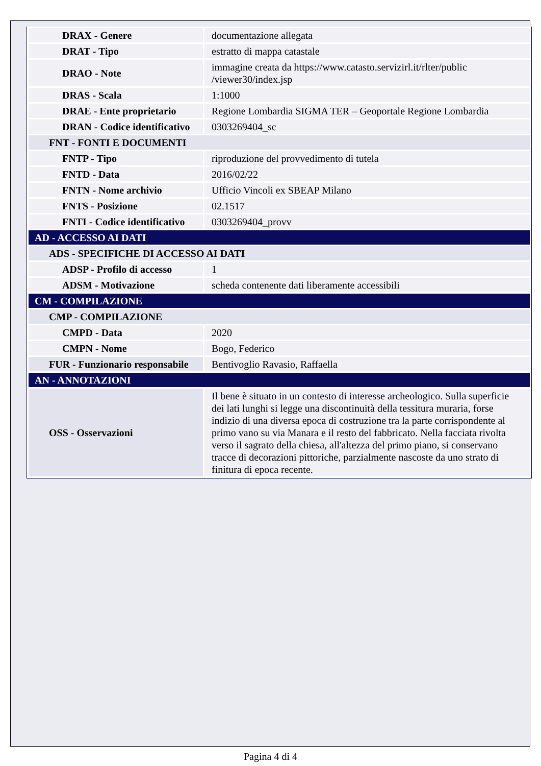| DRAX - Genere | documentazione allegata |
| DRAT - Tipo | estratto di mappa catastale |
| DRAO - Note | immagine creata da https://www.catasto.servizirl.it/rlter/public /viewer30/index.jsp |
| DRAS - Scala | 1:1000 |
| DRAE - Ente proprietario | Regione Lombardia SIGMA TER – Geoportale Regione Lombardia |
| DRAN - Codice identificativo | 0303269404_sc |
| FNT - FONTI E DOCUMENTI | |
| FNTP - Tipo | riproduzione del provvedimento di tutela |
| FNTD - Data | 2016/02/22 |
| FNTN - Nome archivio | Ufficio Vincoli ex SBEAP Milano |
| FNTS - Posizione | 02.1517 |
| FNTI - Codice identificativo | 0303269404_provv |
| AD - ACCESSO AI DATI | |
| ADS - SPECIFICHE DI ACCESSO AI DATI | |
| ADSP - Profilo di accesso | 1 |
| ADSM - Motivazione | scheda contenente dati liberamente accessibili |
| CM - COMPILAZIONE | |
| CMP - COMPILAZIONE | |
| CMPD - Data | 2020 |
| CMPN - Nome | Bogo, Federico |
| FUR - Funzionario responsabile | Bentivoglio Ravasio, Raffaella |
| AN - ANNOTAZIONI | |
| OSS - Osservazioni | Il bene è situato in un contesto di interesse archeologico. Sulla superficie dei lati lunghi si legge una discontinuità della tessitura muraria, forse indizio di una diversa epoca di costruzione tra la parte corrispondente al primo vano su via Manara e il resto del fabbricato. Nella facciata rivolta verso il sagrato della chiesa, all'altezza del primo piano, si conservano tracce di decorazioni pittoriche, parzialmente nascoste da uno strato di finitura di epoca recente. |
Pagina 4 di 4